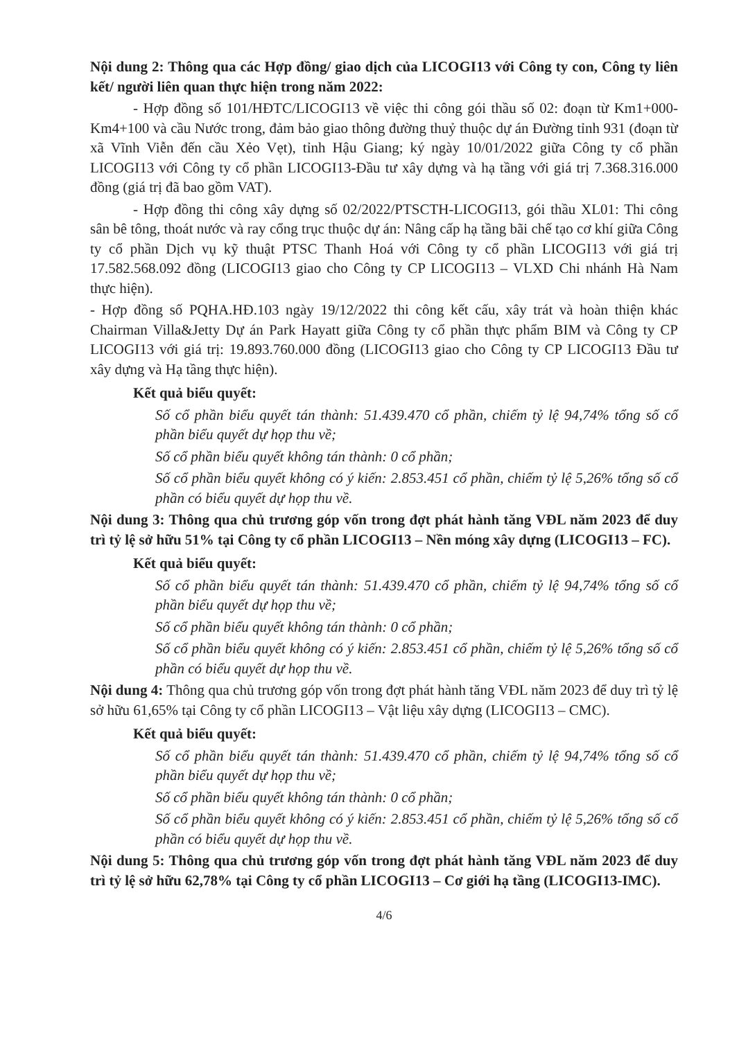Nội dung 2: Thông qua các Hợp đồng/ giao dịch của LICOGI13 với Công ty con, Công ty liên kết/ người liên quan thực hiện trong năm 2022:
- Hợp đồng số 101/HĐTC/LICOGI13 về việc thi công gói thầu số 02: đoạn từ Km1+000-Km4+100 và cầu Nước trong, đảm bảo giao thông đường thuỷ thuộc dự án Đường tỉnh 931 (đoạn từ xã Vĩnh Viễn đến cầu Xẻo Vẹt), tỉnh Hậu Giang; ký ngày 10/01/2022 giữa Công ty cổ phần LICOGI13 với Công ty cổ phần LICOGI13-Đầu tư xây dựng và hạ tầng với giá trị 7.368.316.000 đồng (giá trị đã bao gồm VAT).
- Hợp đồng thi công xây dựng số 02/2022/PTSCTH-LICOGI13, gói thầu XL01: Thi công sân bê tông, thoát nước và ray cổng trục thuộc dự án: Nâng cấp hạ tầng bãi chế tạo cơ khí giữa Công ty cổ phần Dịch vụ kỹ thuật PTSC Thanh Hoá với Công ty cổ phần LICOGI13 với giá trị 17.582.568.092 đồng (LICOGI13 giao cho Công ty CP LICOGI13 – VLXD Chi nhánh Hà Nam thực hiện).
- Hợp đồng số PQHA.HĐ.103 ngày 19/12/2022 thi công kết cấu, xây trát và hoàn thiện khác Chairman Villa&Jetty Dự án Park Hayatt giữa Công ty cổ phần thực phẩm BIM và Công ty CP LICOGI13 với giá trị: 19.893.760.000 đồng (LICOGI13 giao cho Công ty CP LICOGI13 Đầu tư xây dựng và Hạ tầng thực hiện).
Kết quả biểu quyết:
Số cổ phần biểu quyết tán thành: 51.439.470 cổ phần, chiếm tỷ lệ 94,74% tổng số cổ phần biểu quyết dự họp thu về;
Số cổ phần biểu quyết không tán thành: 0 cổ phần;
Số cổ phần biểu quyết không có ý kiến: 2.853.451 cổ phần, chiếm tỷ lệ 5,26% tổng số cổ phần có biểu quyết dự họp thu về.
Nội dung 3: Thông qua chủ trương góp vốn trong đợt phát hành tăng VĐL năm 2023 để duy trì tỷ lệ sở hữu 51% tại Công ty cổ phần LICOGI13 – Nền móng xây dựng (LICOGI13 – FC).
Kết quả biểu quyết:
Số cổ phần biểu quyết tán thành: 51.439.470 cổ phần, chiếm tỷ lệ 94,74% tổng số cổ phần biểu quyết dự họp thu về;
Số cổ phần biểu quyết không tán thành: 0 cổ phần;
Số cổ phần biểu quyết không có ý kiến: 2.853.451 cổ phần, chiếm tỷ lệ 5,26% tổng số cổ phần có biểu quyết dự họp thu về.
Nội dung 4: Thông qua chủ trương góp vốn trong đợt phát hành tăng VĐL năm 2023 để duy trì tỷ lệ sở hữu 61,65% tại Công ty cổ phần LICOGI13 – Vật liệu xây dựng (LICOGI13 – CMC).
Kết quả biểu quyết:
Số cổ phần biểu quyết tán thành: 51.439.470 cổ phần, chiếm tỷ lệ 94,74% tổng số cổ phần biểu quyết dự họp thu về;
Số cổ phần biểu quyết không tán thành: 0 cổ phần;
Số cổ phần biểu quyết không có ý kiến: 2.853.451 cổ phần, chiếm tỷ lệ 5,26% tổng số cổ phần có biểu quyết dự họp thu về.
Nội dung 5: Thông qua chủ trương góp vốn trong đợt phát hành tăng VĐL năm 2023 để duy trì tỷ lệ sở hữu 62,78% tại Công ty cổ phần LICOGI13 – Cơ giới hạ tầng (LICOGI13-IMC).
4/6